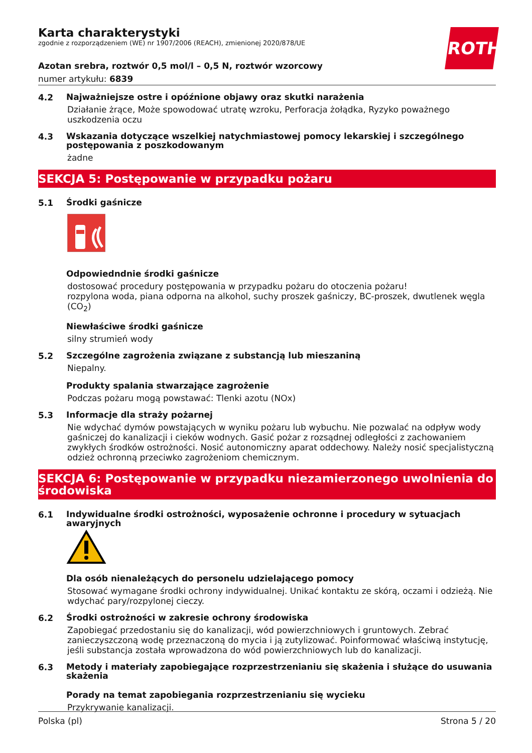ROTH
Karta charakterystyki
zgodnie z rozporządzeniem (WE) nr 1907/2006 (REACH), zmienionej 2020/878/UE
Azotan srebra, roztwór 0,5 mol/l – 0,5 N, roztwór wzorcowy
numer artykułu: 6839
4.2
Najważniejsze ostre i opóźnione objawy oraz skutki narażenia
Działanie żrące, Może spowodować utratę wzroku, Perforacja żołądka, Ryzyko poważnego uszkodzenia oczu
4.3
Wskazania dotyczące wszelkiej natychmiastowej pomocy lekarskiej i szczególnego postępowania z poszkodowanym
żadne
SEKCJA 5: Postępowanie w przypadku pożaru
5.1
Środki gaśnicze
Odpowiedndnie środki gaśnicze
dostosować procedury postępowania w przypadku pożaru do otoczenia pożaru!
rozpylona woda, piana odporna na alkohol, suchy proszek gaśniczy, BC-proszek, dwutlenek węgla (CO<sub>2</sub>)
Niewłaściwe środki gaśnicze
silny strumień wody
5.2
Szczególne zagrożenia związane z substancją lub mieszaniną
Niepalny.
Produkty spalania stwarzające zagrożenie
Podczas pożaru mogą powstawać: Tlenki azotu (NOx)
5.3
Informacje dla straży pożarnej
Nie wdychać dymów powstających w wyniku pożaru lub wybuchu. Nie pozwalać na odpływ wody gaśniczej do kanalizacji i cieków wodnych. Gasić pożar z rozsądnej odległości z zachowaniem zwykłych środków ostrożności. Nosić autonomiczny aparat oddechowy. Należy nosić specjalistyczną odzież ochronną przeciwko zagrożeniom chemicznym.
SEKCJA 6: Postępowanie w przypadku niezamierzonego uwolnienia do środowiska
6.1
Indywidualne środki ostrożności, wyposażenie ochronne i procedury w sytuacjach awaryjnych
Dla osób nienależących do personelu udzielającego pomocy
Stosować wymagane środki ochrony indywidualnej. Unikać kontaktu ze skórą, oczami i odzieżą. Nie wdychać pary/rozpylonej cieczy.
6.2
Środki ostrożności w zakresie ochrony środowiska
Zapobiegać przedostaniu się do kanalizacji, wód powierzchniowych i gruntowych. Zebrać zanieczyszczoną wodę przeznaczoną do mycia i ją zutylizować. Poinformować właściwą instytucję, jeśli substancja została wprowadzona do wód powierzchniowych lub do kanalizacji.
6.3
Metody i materiały zapobiegające rozprzestrzenianiu się skażenia i służące do usuwania skażenia
Porady na temat zapobiegania rozprzestrzenianiu się wycieku
Przykrywanie kanalizacji.
Polska (pl) Strona 5 / 20